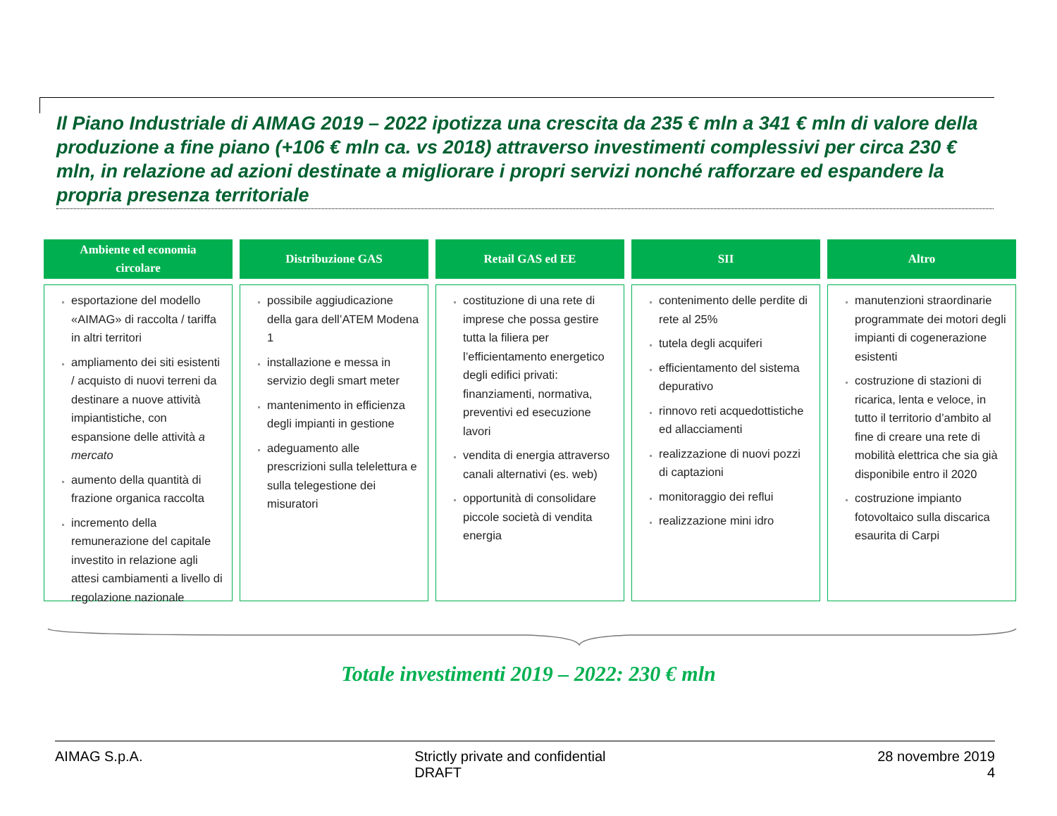Il Piano Industriale di AIMAG 2019 – 2022 ipotizza una crescita da 235 € mln a 341 € mln di valore della produzione a fine piano (+106 € mln ca. vs 2018) attraverso investimenti complessivi per circa 230 € mln, in relazione ad azioni destinate a migliorare i propri servizi nonché rafforzare ed espandere la propria presenza territoriale
Ambiente ed economia
circolare
esportazione del modello «AIMAG» di raccolta / tariffa in altri territori
ampliamento dei siti esistenti / acquisto di nuovi terreni da destinare a nuove attività impiantistiche, con espansione delle attività a mercato
aumento della quantità di frazione organica raccolta
incremento della remunerazione del capitale investito in relazione agli attesi cambiamenti a livello di regolazione nazionale
Distribuzione GAS
possibile aggiudicazione della gara dell’ATEM Modena 1
installazione e messa in servizio degli smart meter
mantenimento in efficienza degli impianti in gestione
adeguamento alle prescrizioni sulla telelettura e sulla telegestione dei misuratori
Retail GAS ed EE
costituzione di una rete di imprese che possa gestire tutta la filiera per l’efficientamento energetico degli edifici privati: finanziamenti, normativa, preventivi ed esecuzione lavori
vendita di energia attraverso canali alternativi (es. web)
opportunità di consolidare piccole società di vendita energia
SII
contenimento delle perdite di rete al 25%
tutela degli acquiferi
efficientamento del sistema depurativo
rinnovo reti acquedottistiche ed allacciamenti
realizzazione di nuovi pozzi di captazioni
monitoraggio dei reflui
realizzazione mini idro
Altro
manutenzioni straordinarie programmate dei motori degli impianti di cogenerazione esistenti
costruzione di stazioni di ricarica, lenta e veloce, in tutto il territorio d’ambito al fine di creare una rete di mobilità elettrica che sia già disponibile entro il 2020
costruzione impianto fotovoltaico sulla discarica esaurita di Carpi
Totale investimenti 2019 – 2022: 230 € mln
AIMAG S.p.A. Strictly private and confidential
DRAFT
28 novembre 2019
4